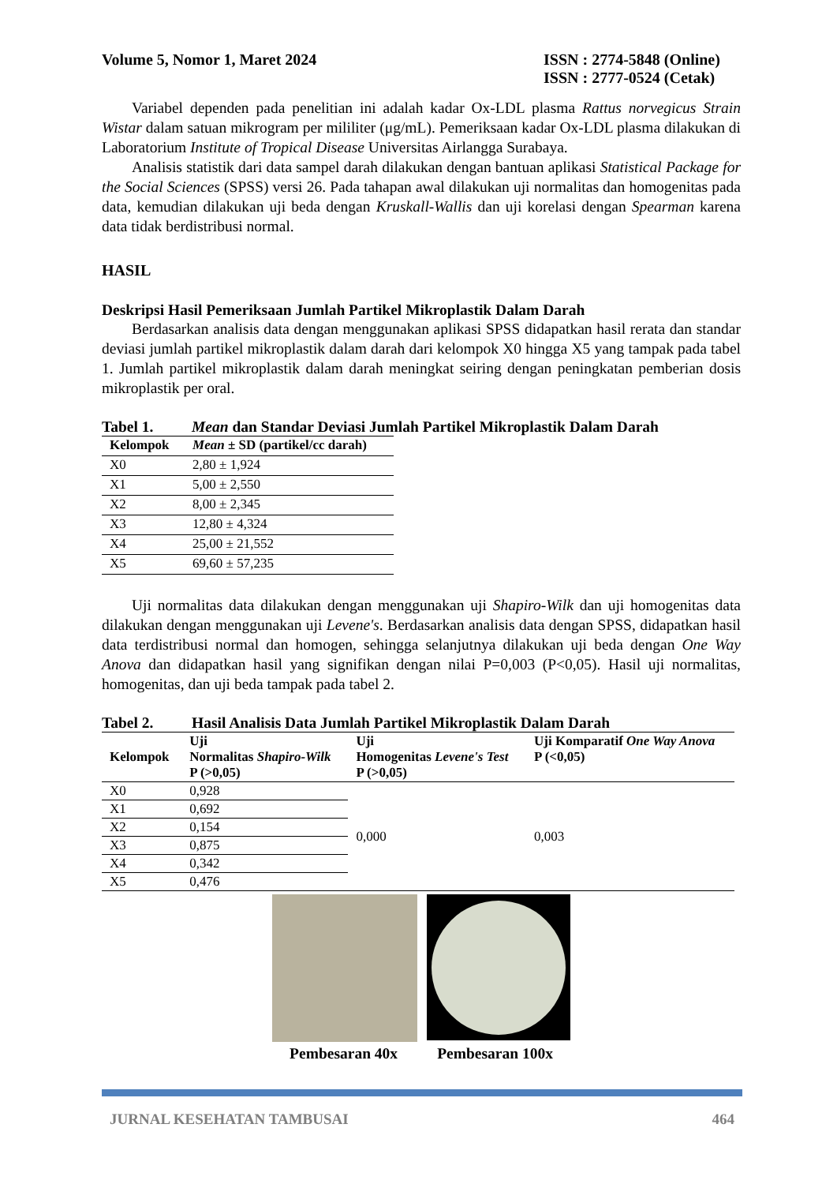Volume 5, Nomor 1, Maret 2024 ISSN : 2774-5848 (Online)
ISSN : 2777-0524 (Cetak)
Variabel dependen pada penelitian ini adalah kadar Ox-LDL plasma Rattus norvegicus Strain Wistar dalam satuan mikrogram per mililiter (μg/mL). Pemeriksaan kadar Ox-LDL plasma dilakukan di Laboratorium Institute of Tropical Disease Universitas Airlangga Surabaya.
Analisis statistik dari data sampel darah dilakukan dengan bantuan aplikasi Statistical Package for the Social Sciences (SPSS) versi 26. Pada tahapan awal dilakukan uji normalitas dan homogenitas pada data, kemudian dilakukan uji beda dengan Kruskall-Wallis dan uji korelasi dengan Spearman karena data tidak berdistribusi normal.
HASIL
Deskripsi Hasil Pemeriksaan Jumlah Partikel Mikroplastik Dalam Darah
Berdasarkan analisis data dengan menggunakan aplikasi SPSS didapatkan hasil rerata dan standar deviasi jumlah partikel mikroplastik dalam darah dari kelompok X0 hingga X5 yang tampak pada tabel 1. Jumlah partikel mikroplastik dalam darah meningkat seiring dengan peningkatan pemberian dosis mikroplastik per oral.
Tabel 1. Mean dan Standar Deviasi Jumlah Partikel Mikroplastik Dalam Darah
| Kelompok | Mean ± SD (partikel/cc darah) |
| --- | --- |
| X0 | 2,80 ± 1,924 |
| X1 | 5,00 ± 2,550 |
| X2 | 8,00 ± 2,345 |
| X3 | 12,80 ± 4,324 |
| X4 | 25,00 ± 21,552 |
| X5 | 69,60 ± 57,235 |
Uji normalitas data dilakukan dengan menggunakan uji Shapiro-Wilk dan uji homogenitas data dilakukan dengan menggunakan uji Levene's. Berdasarkan analisis data dengan SPSS, didapatkan hasil data terdistribusi normal dan homogen, sehingga selanjutnya dilakukan uji beda dengan One Way Anova dan didapatkan hasil yang signifikan dengan nilai P=0,003 (P<0,05). Hasil uji normalitas, homogenitas, dan uji beda tampak pada tabel 2.
Tabel 2. Hasil Analisis Data Jumlah Partikel Mikroplastik Dalam Darah
| Kelompok | Uji Normalitas Shapiro-Wilk P (>0,05) | Uji Homogenitas Levene's Test P (>0,05) | Uji Komparatif One Way Anova P (<0,05) |
| --- | --- | --- | --- |
| X0 | 0,928 | 0,000 | 0,003 |
| X1 | 0,692 | | |
| X2 | 0,154 | | |
| X3 | 0,875 | | |
| X4 | 0,342 | | |
| X5 | 0,476 | | |
Pembesaran 40x Pembesaran 100x
JURNAL KESEHATAN TAMBUSAI 464